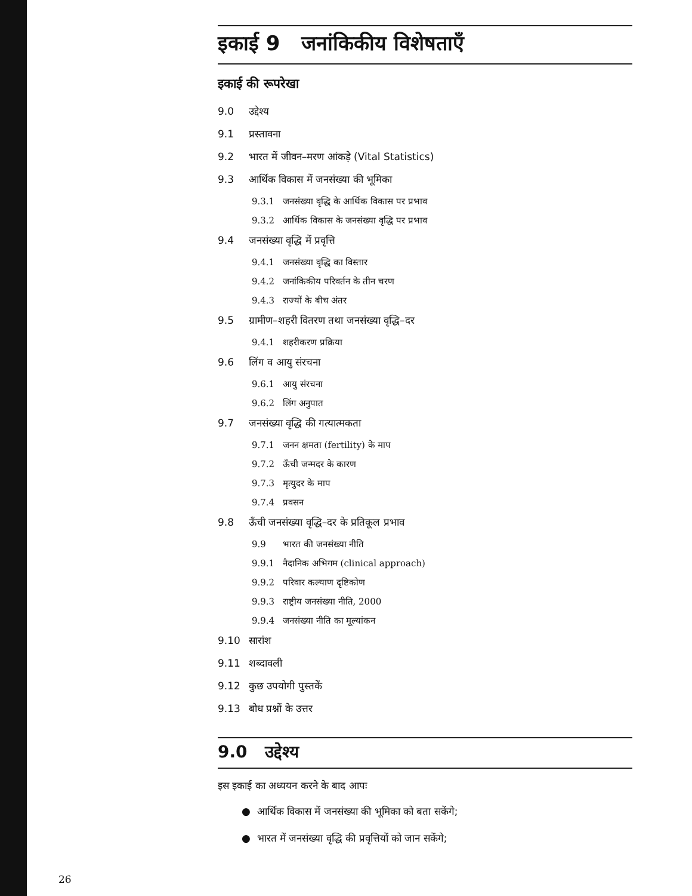इकाई 9 जनांकिकीय विशेषताएँ
इकाई की रूपरेखा
9.0 उद्देश्य
9.1 प्रस्तावना
9.2 भारत में जीवन–मरण आंकड़े (Vital Statistics)
9.3 आर्थिक विकास में जनसंख्या की भूमिका
9.3.1 जनसंख्या वृद्धि के आर्थिक विकास पर प्रभाव
9.3.2 आर्थिक विकास के जनसंख्या वृद्धि पर प्रभाव
9.4 जनसंख्या वृद्धि में प्रवृत्ति
9.4.1 जनसंख्या वृद्धि का विस्तार
9.4.2 जनांकिकीय परिवर्तन के तीन चरण
9.4.3 राज्यों के बीच अंतर
9.5 ग्रामीण–शहरी वितरण तथा जनसंख्या वृद्धि–दर
9.4.1 शहरीकरण प्रक्रिया
9.6 लिंग व आयु संरचना
9.6.1 आयु संरचना
9.6.2 लिंग अनुपात
9.7 जनसंख्या वृद्धि की गत्यात्मकता
9.7.1 जनन क्षमता (fertility) के माप
9.7.2 ऊँची जन्मदर के कारण
9.7.3 मृत्युदर के माप
9.7.4 प्रवसन
9.8 ऊँची जनसंख्या वृद्धि–दर के प्रतिकूल प्रभाव
9.9 भारत की जनसंख्या नीति
9.9.1 नैदानिक अभिगम (clinical approach)
9.9.2 परिवार कल्याण दृष्टिकोण
9.9.3 राष्ट्रीय जनसंख्या नीति, 2000
9.9.4 जनसंख्या नीति का मूल्यांकन
9.10 सारांश
9.11 शब्दावली
9.12 कुछ उपयोगी पुस्तकें
9.13 बोध प्रश्नों के उत्तर
9.0 उद्देश्य
इस इकाई का अध्ययन करने के बाद आपः
● आर्थिक विकास में जनसंख्या की भूमिका को बता सकेंगे;
● भारत में जनसंख्या वृद्धि की प्रवृत्तियों को जान सकेंगे;
26